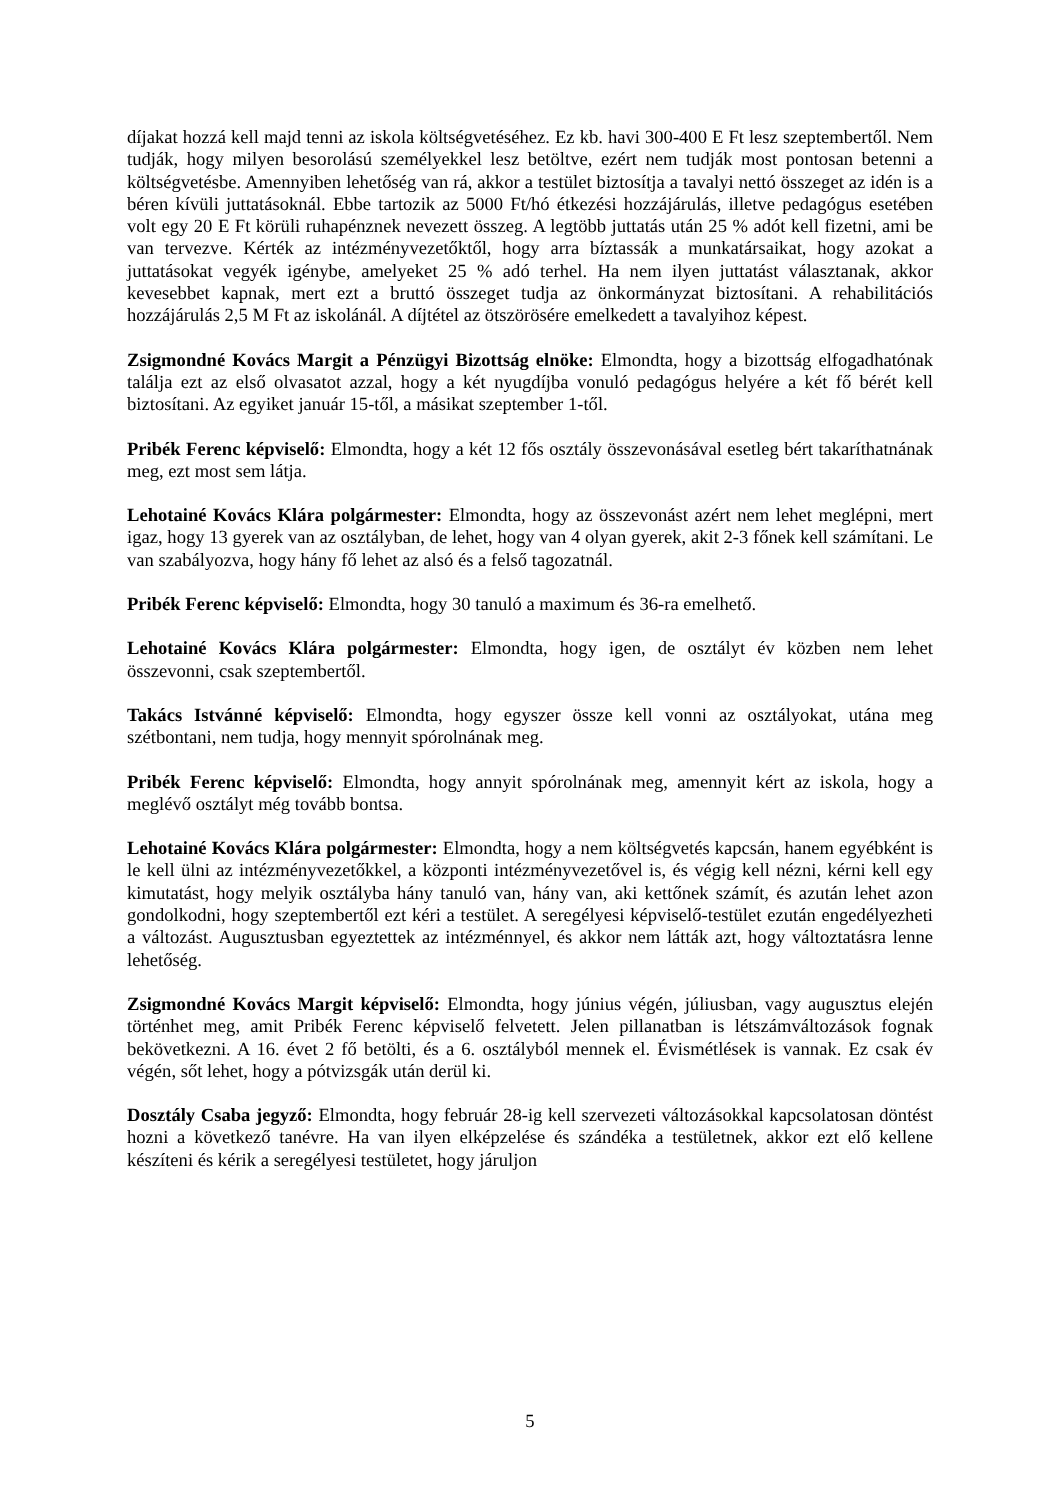díjakat hozzá kell majd tenni az iskola költségvetéséhez. Ez kb. havi 300-400 E Ft lesz szeptembertől. Nem tudják, hogy milyen besorolású személyekkel lesz betöltve, ezért nem tudják most pontosan betenni a költségvetésbe. Amennyiben lehetőség van rá, akkor a testület biztosítja a tavalyi nettó összeget az idén is a béren kívüli juttatásoknál. Ebbe tartozik az 5000 Ft/hó étkezési hozzájárulás, illetve pedagógus esetében volt egy 20 E Ft körüli ruhapénznek nevezett összeg. A legtöbb juttatás után 25 % adót kell fizetni, ami be van tervezve. Kérték az intézményvezetőktől, hogy arra bíztassák a munkatársaikat, hogy azokat a juttatásokat vegyék igénybe, amelyeket 25 % adó terhel. Ha nem ilyen juttatást választanak, akkor kevesebbet kapnak, mert ezt a bruttó összeget tudja az önkormányzat biztosítani. A rehabilitációs hozzájárulás 2,5 M Ft az iskolánál. A díjtétel az ötszörösére emelkedett a tavalyihoz képest.
Zsigmondné Kovács Margit a Pénzügyi Bizottság elnöke: Elmondta, hogy a bizottság elfogadhatónak találja ezt az első olvasatot azzal, hogy a két nyugdíjba vonuló pedagógus helyére a két fő bérét kell biztosítani. Az egyiket január 15-től, a másikat szeptember 1-től.
Pribék Ferenc képviselő: Elmondta, hogy a két 12 fős osztály összevonásával esetleg bért takaríthatnának meg, ezt most sem látja.
Lehotainé Kovács Klára polgármester: Elmondta, hogy az összevonást azért nem lehet meglépni, mert igaz, hogy 13 gyerek van az osztályban, de lehet, hogy van 4 olyan gyerek, akit 2-3 főnek kell számítani. Le van szabályozva, hogy hány fő lehet az alsó és a felső tagozatnál.
Pribék Ferenc képviselő: Elmondta, hogy 30 tanuló a maximum és 36-ra emelhető.
Lehotainé Kovács Klára polgármester: Elmondta, hogy igen, de osztályt év közben nem lehet összevonni, csak szeptembertől.
Takács Istvánné képviselő: Elmondta, hogy egyszer össze kell vonni az osztályokat, utána meg szétbontani, nem tudja, hogy mennyit spórolnának meg.
Pribék Ferenc képviselő: Elmondta, hogy annyit spórolnának meg, amennyit kért az iskola, hogy a meglévő osztályt még tovább bontsa.
Lehotainé Kovács Klára polgármester: Elmondta, hogy a nem költségvetés kapcsán, hanem egyébként is le kell ülni az intézményvezetőkkel, a központi intézményvezetővel is, és végig kell nézni, kérni kell egy kimutatást, hogy melyik osztályba hány tanuló van, hány van, aki kettőnek számít, és azután lehet azon gondolkodni, hogy szeptembertől ezt kéri a testület. A seregélyesi képviselő-testület ezután engedélyezheti a változást. Augusztusban egyeztettek az intézménnyel, és akkor nem látták azt, hogy változtatásra lenne lehetőség.
Zsigmondné Kovács Margit képviselő: Elmondta, hogy június végén, júliusban, vagy augusztus elején történhet meg, amit Pribék Ferenc képviselő felvetett. Jelen pillanatban is létszámváltozások fognak bekövetkezni. A 16. évet 2 fő betölti, és a 6. osztályból mennek el. Évismétlések is vannak. Ez csak év végén, sőt lehet, hogy a pótvizsgák után derül ki.
Dosztály Csaba jegyző: Elmondta, hogy február 28-ig kell szervezeti változásokkal kapcsolatosan döntést hozni a következő tanévre. Ha van ilyen elképzelése és szándéka a testületnek, akkor ezt elő kellene készíteni és kérik a seregélyesi testületet, hogy járuljon
5